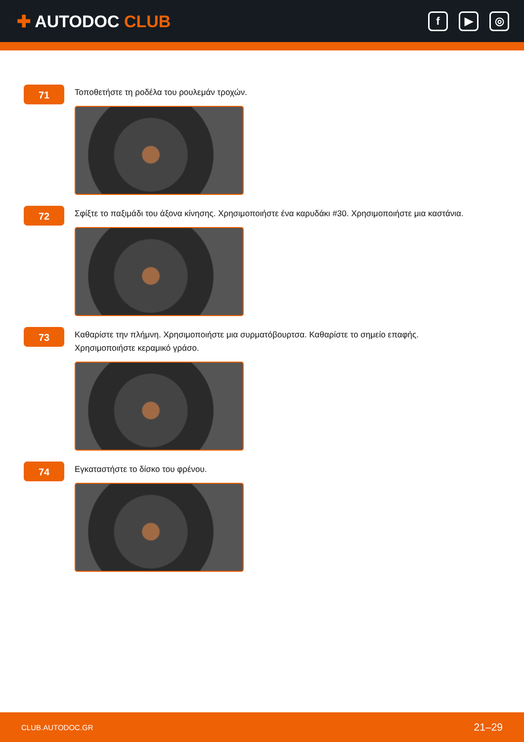✚ AUTODOC CLUB
f ▶ ◎
71
Τοποθετήστε τη ροδέλα του ρουλεμάν τροχών.
72
Σφίξτε το παξιμάδι του άξονα κίνησης. Χρησιμοποιήστε ένα καρυδάκι #30. Χρησιμοποιήστε μια καστάνια.
73
Καθαρίστε την πλήμνη. Χρησιμοποιήστε μια συρματόβουρτσα. Καθαρίστε το σημείο επαφής. Χρησιμοποιήστε κεραμικό γράσο.
74
Εγκαταστήστε το δίσκο του φρένου.
CLUB.AUTODOC.GR 21–29